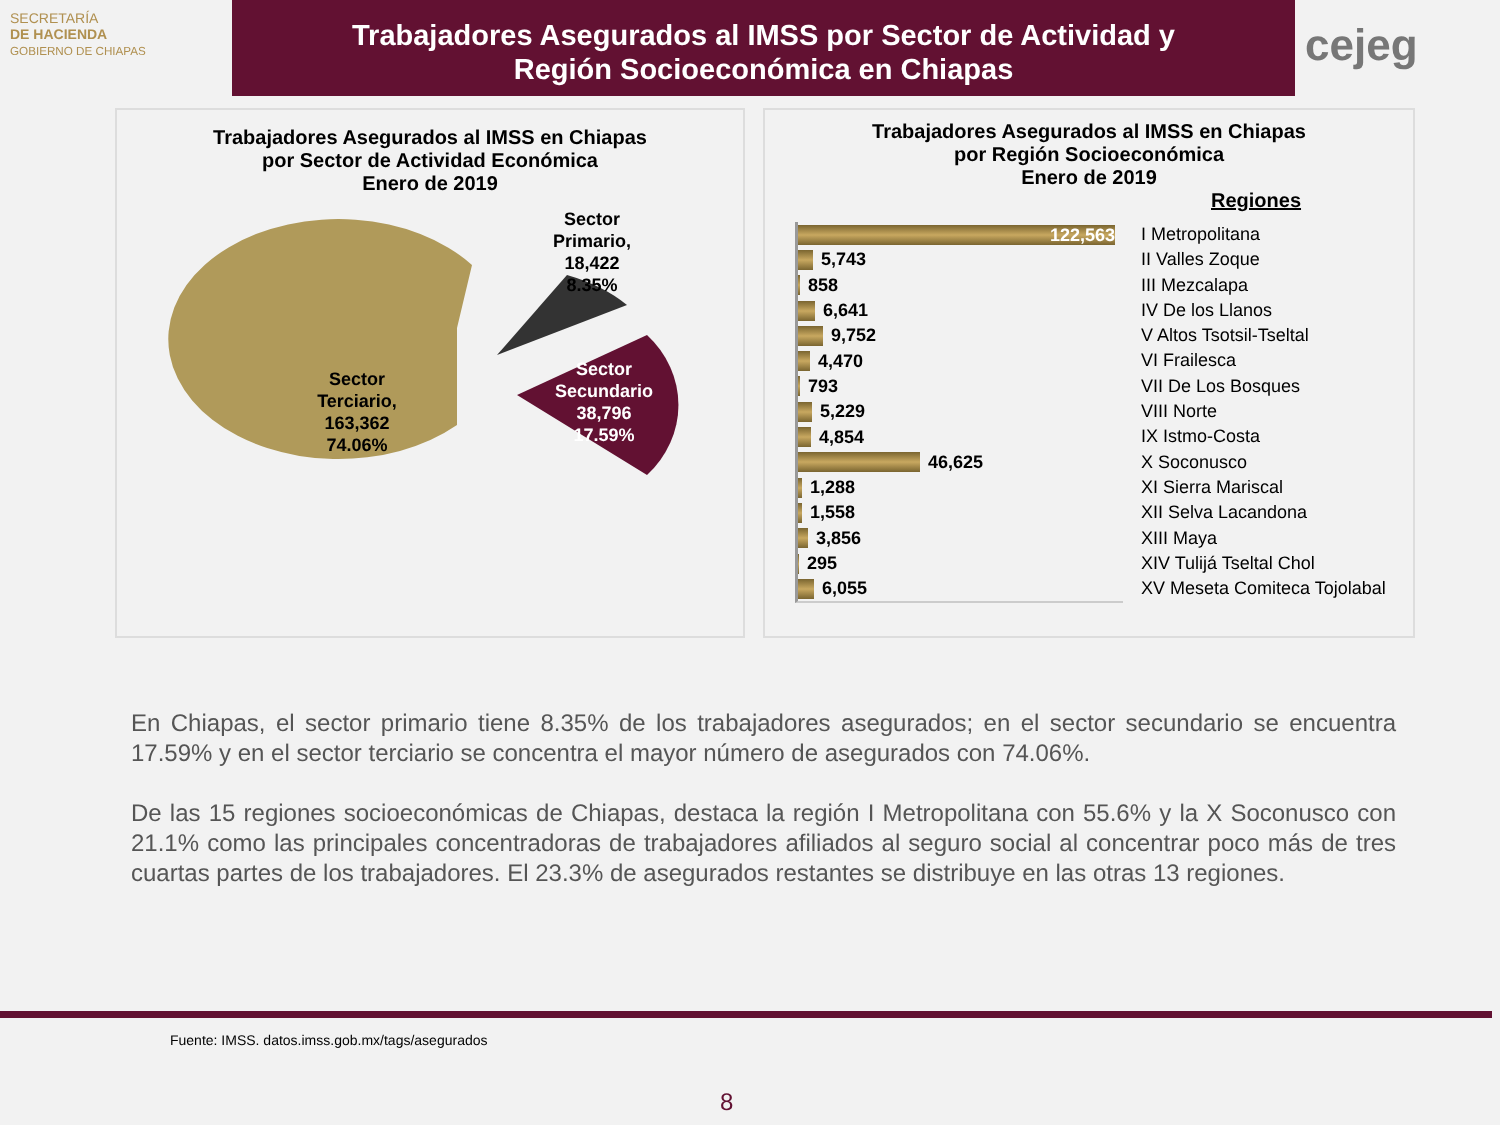SECRETARÍA
DE HACIENDA
GOBIERNO DE CHIAPAS
Trabajadores Asegurados al IMSS por Sector de Actividad y
Región Socioeconómica en Chiapas
cejeg
Trabajadores Asegurados al IMSS en Chiapas
por Sector de Actividad Económica
Enero de 2019
Sector
Terciario,
163,362
74.06%
Sector
Primario,
18,422
8.35%
Sector
Secundario
38,796
17.59%
Trabajadores Asegurados al IMSS en Chiapas
por Región Socioeconómica
Enero de 2019
Regiones
122,563
5,743
858
6,641
9,752
4,470
793
5,229
4,854
46,625
1,288
1,558
3,856
295
6,055
I Metropolitana
II Valles Zoque
III Mezcalapa
IV De los Llanos
V Altos Tsotsil-Tseltal
VI Frailesca
VII De Los Bosques
VIII Norte
IX Istmo-Costa
X Soconusco
XI Sierra Mariscal
XII Selva Lacandona
XIII Maya
XIV Tulijá Tseltal Chol
XV Meseta Comiteca Tojolabal
En Chiapas, el sector primario tiene 8.35% de los trabajadores asegurados; en el sector secundario se encuentra 17.59% y en el sector terciario se concentra el mayor número de asegurados con 74.06%.
De las 15 regiones socioeconómicas de Chiapas, destaca la región I Metropolitana con 55.6% y la X Soconusco con 21.1% como las principales concentradoras de trabajadores afiliados al seguro social al concentrar poco más de tres cuartas partes de los trabajadores. El 23.3% de asegurados restantes se distribuye en las otras 13 regiones.
Fuente: IMSS. datos.imss.gob.mx/tags/asegurados
8